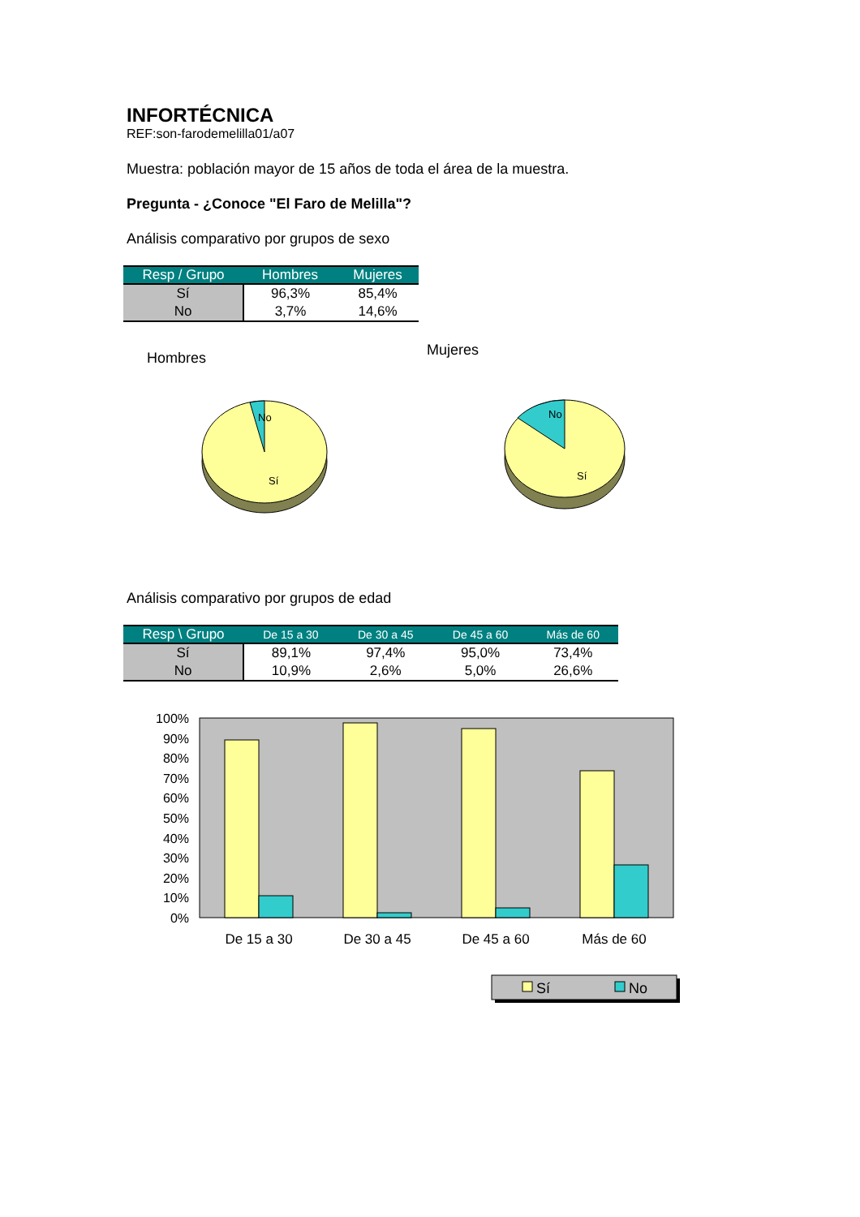INFORTÉCNICA
REF:son-farodemelilla01/a07
Muestra: población mayor de 15 años de toda el área de la muestra.
Pregunta - ¿Conoce "El Faro de Melilla"?
Análisis comparativo por grupos de sexo
| Resp / Grupo | Hombres | Mujeres |
| --- | --- | --- |
| Sí | 96,3% | 85,4% |
| No | 3,7% | 14,6% |
Hombres
Mujeres
No
Sí
No
Sí
Análisis comparativo por grupos de edad
| Resp \ Grupo | De 15 a 30 | De 30 a 45 | De 45 a 60 | Más de 60 |
| --- | --- | --- | --- | --- |
| Sí | 89,1% | 97,4% | 95,0% | 73,4% |
| No | 10,9% | 2,6% | 5,0% | 26,6% |
100%
90%
80%
70%
60%
50%
40%
30%
20%
10%
0%
De 15 a 30
De 30 a 45
De 45 a 60
Más de 60
Sí
No